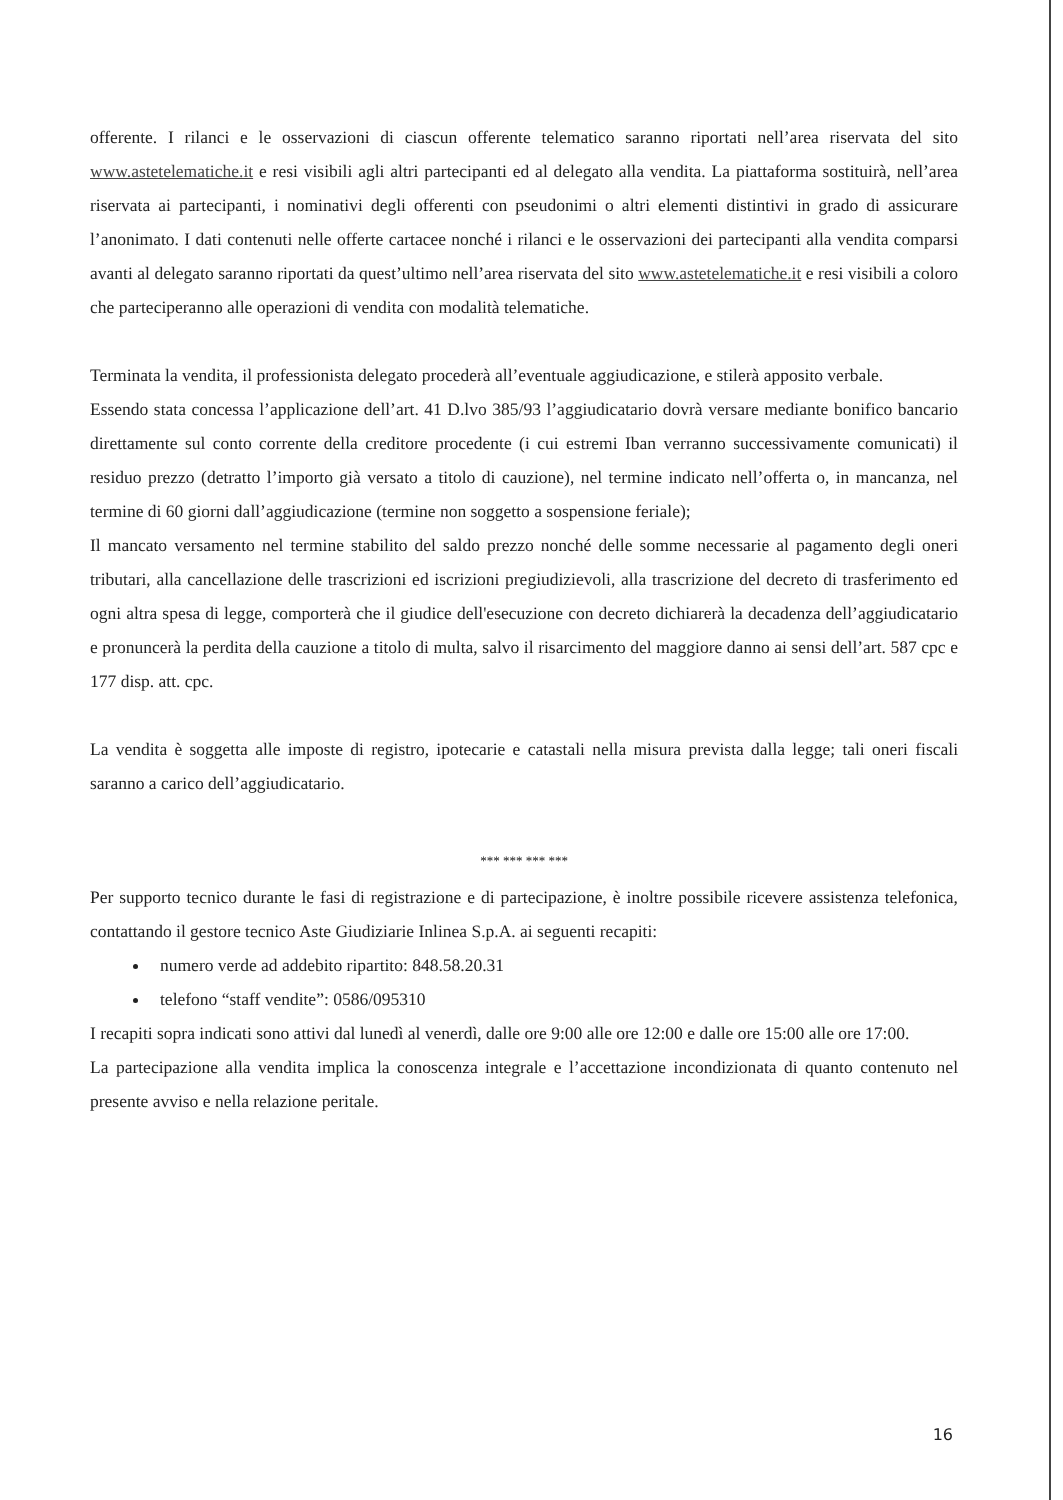offerente. I rilanci e le osservazioni di ciascun offerente telematico saranno riportati nell’area riservata del sito www.astetelematiche.it e resi visibili agli altri partecipanti ed al delegato alla vendita. La piattaforma sostituirà, nell’area riservata ai partecipanti, i nominativi degli offerenti con pseudonimi o altri elementi distintivi in grado di assicurare l’anonimato. I dati contenuti nelle offerte cartacee nonché i rilanci e le osservazioni dei partecipanti alla vendita comparsi avanti al delegato saranno riportati da quest’ultimo nell’area riservata del sito www.astetelematiche.it e resi visibili a coloro che parteciperanno alle operazioni di vendita con modalità telematiche.
Terminata la vendita, il professionista delegato procederà all’eventuale aggiudicazione, e stilerà apposito verbale.
Essendo stata concessa l’applicazione dell’art. 41 D.lvo 385/93 l’aggiudicatario dovrà versare mediante bonifico bancario direttamente sul conto corrente della creditore procedente (i cui estremi Iban verranno successivamente comunicati) il residuo prezzo (detratto l’importo già versato a titolo di cauzione), nel termine indicato nell’offerta o, in mancanza, nel termine di 60 giorni dall’aggiudicazione (termine non soggetto a sospensione feriale);
Il mancato versamento nel termine stabilito del saldo prezzo nonché delle somme necessarie al pagamento degli oneri tributari, alla cancellazione delle trascrizioni ed iscrizioni pregiudizievoli, alla trascrizione del decreto di trasferimento ed ogni altra spesa di legge, comporterà che il giudice dell'esecuzione con decreto dichiarerà la decadenza dell’aggiudicatario e pronuncerà la perdita della cauzione a titolo di multa, salvo il risarcimento del maggiore danno ai sensi dell’art. 587 cpc e 177 disp. att. cpc.
La vendita è soggetta alle imposte di registro, ipotecarie e catastali nella misura prevista dalla legge; tali oneri fiscali saranno a carico dell’aggiudicatario.
*** *** *** ***
Per supporto tecnico durante le fasi di registrazione e di partecipazione, è inoltre possibile ricevere assistenza telefonica, contattando il gestore tecnico Aste Giudiziarie Inlinea S.p.A. ai seguenti recapiti:
numero verde ad addebito ripartito: 848.58.20.31
telefono “staff vendite”: 0586/095310
I recapiti sopra indicati sono attivi dal lunedì al venerdì, dalle ore 9:00 alle ore 12:00 e dalle ore 15:00 alle ore 17:00.
La partecipazione alla vendita implica la conoscenza integrale e l’accettazione incondizionata di quanto contenuto nel presente avviso e nella relazione peritale.
16